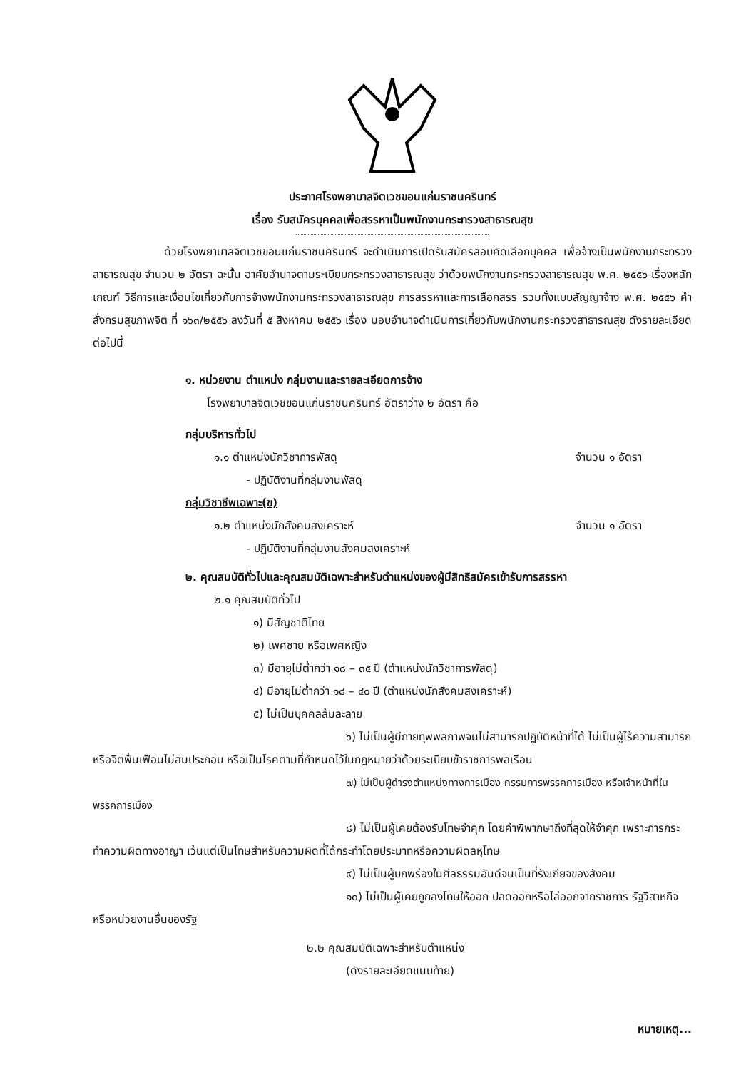ประกาศโรงพยาบาลจิตเวชขอนแก่นราชนครินทร์
เรื่อง รับสมัครบุคคลเพื่อสรรหาเป็นพนักงานกระทรวงสาธารณสุข
ด้วยโรงพยาบาลจิตเวชขอนแก่นราชนครินทร์ จะดำเนินการเปิดรับสมัครสอบคัดเลือกบุคคล เพื่อจ้างเป็นพนักงานกระทรวงสาธารณสุข จำนวน ๒ อัตรา ฉะนั้น อาศัยอำนาจตามระเบียบกระทรวงสาธารณสุข ว่าด้วยพนักงานกระทรวงสาธารณสุข พ.ศ. ๒๕๕๖ เรื่องหลักเกณฑ์ วิธีการและเงื่อนไขเกี่ยวกับการจ้างพนักงานกระทรวงสาธารณสุข การสรรหาและการเลือกสรร รวมทั้งแบบสัญญาจ้าง พ.ศ. ๒๕๕๖ คำสั่งกรมสุขภาพจิต ที่ ๑๖๓/๒๕๕๖ ลงวันที่ ๕ สิงหาคม ๒๕๕๖ เรื่อง มอบอำนาจดำเนินการเกี่ยวกับพนักงานกระทรวงสาธารณสุข ดังรายละเอียดต่อไปนี้
๑. หน่วยงาน ตำแหน่ง กลุ่มงานและรายละเอียดการจ้าง
โรงพยาบาลจิตเวชขอนแก่นราชนครินทร์ อัตราว่าง ๒ อัตรา คือ
กลุ่มบริหารทั่วไป
๑.๑ ตำแหน่งนักวิชาการพัสดุ จำนวน ๑ อัตรา
- ปฏิบัติงานที่กลุ่มงานพัสดุ
กลุ่มวิชาชีพเฉพาะ(ข)
๑.๒ ตำแหน่งนักสังคมสงเคราะห์ จำนวน ๑ อัตรา
- ปฏิบัติงานที่กลุ่มงานสังคมสงเคราะห์
๒. คุณสมบัติทั่วไปและคุณสมบัติเฉพาะสำหรับตำแหน่งของผู้มีสิทธิสมัครเข้ารับการสรรหา
๒.๑ คุณสมบัติทั่วไป
๑) มีสัญชาติไทย
๒) เพศชาย หรือเพศหญิง
๓) มีอายุไม่ต่ำกว่า ๑๘ – ๓๕ ปี (ตำแหน่งนักวิชาการพัสดุ)
๔) มีอายุไม่ต่ำกว่า ๑๘ – ๔๐ ปี (ตำแหน่งนักสังคมสงเคราะห์)
๕) ไม่เป็นบุคคลล้มละลาย
๖) ไม่เป็นผู้มีกายทุพพลภาพจนไม่สามารถปฏิบัติหน้าที่ได้ ไม่เป็นผู้ไร้ความสามารถ หรือจิตฟั่นเฟือนไม่สมประกอบ หรือเป็นโรคตามที่กำหนดไว้ในกฎหมายว่าด้วยระเบียบข้าราชการพลเรือน
๗) ไม่เป็นผู้ดำรงตำแหน่งทางการเมือง กรรมการพรรคการเมือง หรือเจ้าหน้าที่ในพรรคการเมือง
๘) ไม่เป็นผู้เคยต้องรับโทษจำคุก โดยคำพิพากษาถึงที่สุดให้จำคุก เพราะการกระทำความผิดทางอาญา เว้นแต่เป็นโทษสำหรับความผิดที่ได้กระทำโดยประมาทหรือความผิดลหุโทษ
๙) ไม่เป็นผู้บกพร่องในศีลธรรมอันดีจนเป็นที่รังเกียจของสังคม
๑๐) ไม่เป็นผู้เคยถูกลงโทษให้ออก ปลดออกหรือไล่ออกจากราชการ รัฐวิสาหกิจ หรือหน่วยงานอื่นของรัฐ
๒.๒ คุณสมบัติเฉพาะสำหรับตำแหน่ง
(ดังรายละเอียดแนบท้าย)
หมายเหตุ...